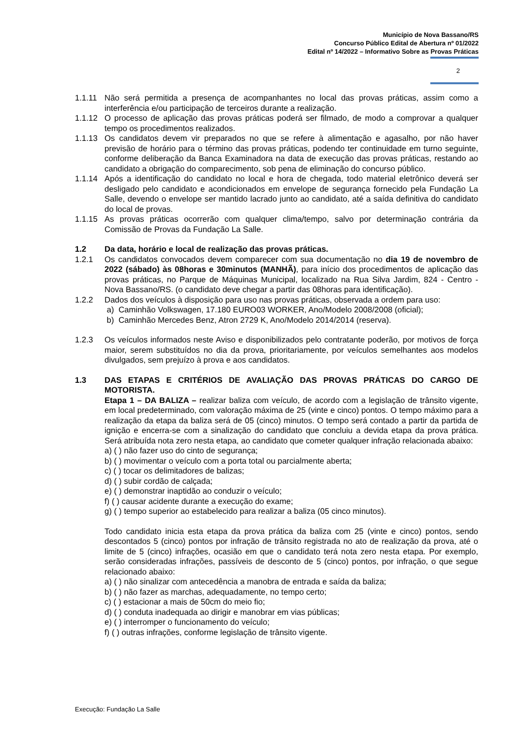Município de Nova Bassano/RS
Concurso Público Edital de Abertura nº 01/2022
Edital nº 14/2022 – Informativo Sobre as Provas Práticas
2
1.1.11 Não será permitida a presença de acompanhantes no local das provas práticas, assim como a interferência e/ou participação de terceiros durante a realização.
1.1.12 O processo de aplicação das provas práticas poderá ser filmado, de modo a comprovar a qualquer tempo os procedimentos realizados.
1.1.13 Os candidatos devem vir preparados no que se refere à alimentação e agasalho, por não haver previsão de horário para o término das provas práticas, podendo ter continuidade em turno seguinte, conforme deliberação da Banca Examinadora na data de execução das provas práticas, restando ao candidato a obrigação do comparecimento, sob pena de eliminação do concurso público.
1.1.14 Após a identificação do candidato no local e hora de chegada, todo material eletrônico deverá ser desligado pelo candidato e acondicionados em envelope de segurança fornecido pela Fundação La Salle, devendo o envelope ser mantido lacrado junto ao candidato, até a saída definitiva do candidato do local de provas.
1.1.15 As provas práticas ocorrerão com qualquer clima/tempo, salvo por determinação contrária da Comissão de Provas da Fundação La Salle.
1.2 Da data, horário e local de realização das provas práticas.
1.2.1 Os candidatos convocados devem comparecer com sua documentação no dia 19 de novembro de 2022 (sábado) às 08horas e 30minutos (MANHÃ), para início dos procedimentos de aplicação das provas práticas, no Parque de Máquinas Municipal, localizado na Rua Silva Jardim, 824 - Centro - Nova Bassano/RS. (o candidato deve chegar a partir das 08horas para identificação).
1.2.2 Dados dos veículos à disposição para uso nas provas práticas, observada a ordem para uso:
a) Caminhão Volkswagen, 17.180 EURO03 WORKER, Ano/Modelo 2008/2008 (oficial);
b) Caminhão Mercedes Benz, Atron 2729 K, Ano/Modelo 2014/2014 (reserva).
1.2.3 Os veículos informados neste Aviso e disponibilizados pelo contratante poderão, por motivos de força maior, serem substituídos no dia da prova, prioritariamente, por veículos semelhantes aos modelos divulgados, sem prejuízo à prova e aos candidatos.
1.3 DAS ETAPAS E CRITÉRIOS DE AVALIAÇÃO DAS PROVAS PRÁTICAS DO CARGO DE MOTORISTA.
Etapa 1 – DA BALIZA – realizar baliza com veículo, de acordo com a legislação de trânsito vigente, em local predeterminado, com valoração máxima de 25 (vinte e cinco) pontos. O tempo máximo para a realização da etapa da baliza será de 05 (cinco) minutos. O tempo será contado a partir da partida de ignição e encerra-se com a sinalização do candidato que concluiu a devida etapa da prova prática. Será atribuída nota zero nesta etapa, ao candidato que cometer qualquer infração relacionada abaixo:
a) ( ) não fazer uso do cinto de segurança;
b) ( ) movimentar o veículo com a porta total ou parcialmente aberta;
c) ( ) tocar os delimitadores de balizas;
d) ( ) subir cordão de calçada;
e) ( ) demonstrar inaptidão ao conduzir o veículo;
f) ( ) causar acidente durante a execução do exame;
g) ( ) tempo superior ao estabelecido para realizar a baliza (05 cinco minutos).
Todo candidato inicia esta etapa da prova prática da baliza com 25 (vinte e cinco) pontos, sendo descontados 5 (cinco) pontos por infração de trânsito registrada no ato de realização da prova, até o limite de 5 (cinco) infrações, ocasião em que o candidato terá nota zero nesta etapa. Por exemplo, serão consideradas infrações, passíveis de desconto de 5 (cinco) pontos, por infração, o que segue relacionado abaixo:
a) ( ) não sinalizar com antecedência a manobra de entrada e saída da baliza;
b) ( ) não fazer as marchas, adequadamente, no tempo certo;
c) ( ) estacionar a mais de 50cm do meio fio;
d) ( ) conduta inadequada ao dirigir e manobrar em vias públicas;
e) ( ) interromper o funcionamento do veículo;
f) ( ) outras infrações, conforme legislação de trânsito vigente.
Execução: Fundação La Salle